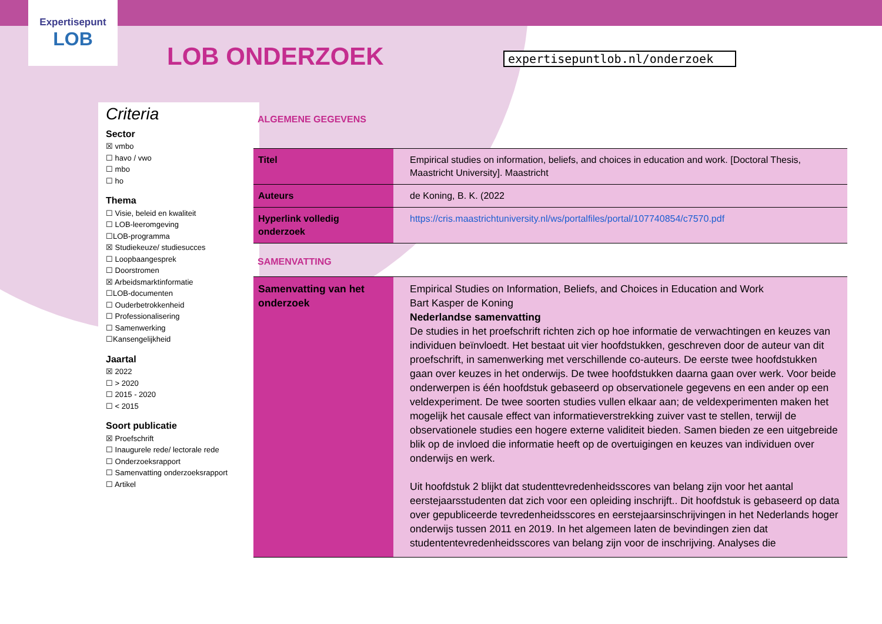Expertisepunt
LOB
LOB ONDERZOEK expertisepuntlob.nl/onderzoek
Criteria
Sector
☒ vmbo
☐ havo / vwo
☐ mbo
☐ ho
Thema
☐ Visie, beleid en kwaliteit
☐ LOB-leeromgeving
☐LOB-programma
☒ Studiekeuze/ studiesucces
☐ Loopbaangesprek
☐ Doorstromen
☒ Arbeidsmarktinformatie
☐LOB-documenten
☐ Ouderbetrokkenheid
☐ Professionalisering
☐ Samenwerking
☐Kansengelijkheid
Jaartal
☒ 2022
☐ > 2020
☐ 2015 - 2020
☐ < 2015
Soort publicatie
☒ Proefschrift
☐ Inaugurele rede/ lectorale rede
☐ Onderzoeksrapport
☐ Samenvatting onderzoeksrapport
☐ Artikel
ALGEMENE GEGEVENS
| Titel | Empirical studies on information, beliefs, and choices in education and work. [Doctoral Thesis, Maastricht University]. Maastricht |
| Auteurs | de Koning, B. K. (2022 |
| Hyperlink volledig onderzoek | https://cris.maastrichtuniversity.nl/ws/portalfiles/portal/107740854/c7570.pdf |
SAMENVATTING
| Samenvatting van het onderzoek | Empirical Studies on Information, Beliefs, and Choices in Education and Work Bart Kasper de Koning Nederlandse samenvatting De studies in het proefschrift richten zich op hoe informatie de verwachtingen en keuzes van individuen beïnvloedt. Het bestaat uit vier hoofdstukken, geschreven door de auteur van dit proefschrift, in samenwerking met verschillende co-auteurs. De eerste twee hoofdstukken gaan over keuzes in het onderwijs. De twee hoofdstukken daarna gaan over werk. Voor beide onderwerpen is één hoofdstuk gebaseerd op observationele gegevens en een ander op een veldexperiment. De twee soorten studies vullen elkaar aan; de veldexperimenten maken het mogelijk het causale effect van informatieverstrekking zuiver vast te stellen, terwijl de observationele studies een hogere externe validiteit bieden. Samen bieden ze een uitgebreide blik op de invloed die informatie heeft op de overtuigingen en keuzes van individuen over onderwijs en werk. Uit hoofdstuk 2 blijkt dat studenttevredenheidsscores van belang zijn voor het aantal eerstejaarsstudenten dat zich voor een opleiding inschrijft.. Dit hoofdstuk is gebaseerd op data over gepubliceerde tevredenheidsscores en eerstejaarsinschrijvingen in het Nederlands hoger onderwijs tussen 2011 en 2019. In het algemeen laten de bevindingen zien dat studententevredenheidsscores van belang zijn voor de inschrijving. Analyses die |